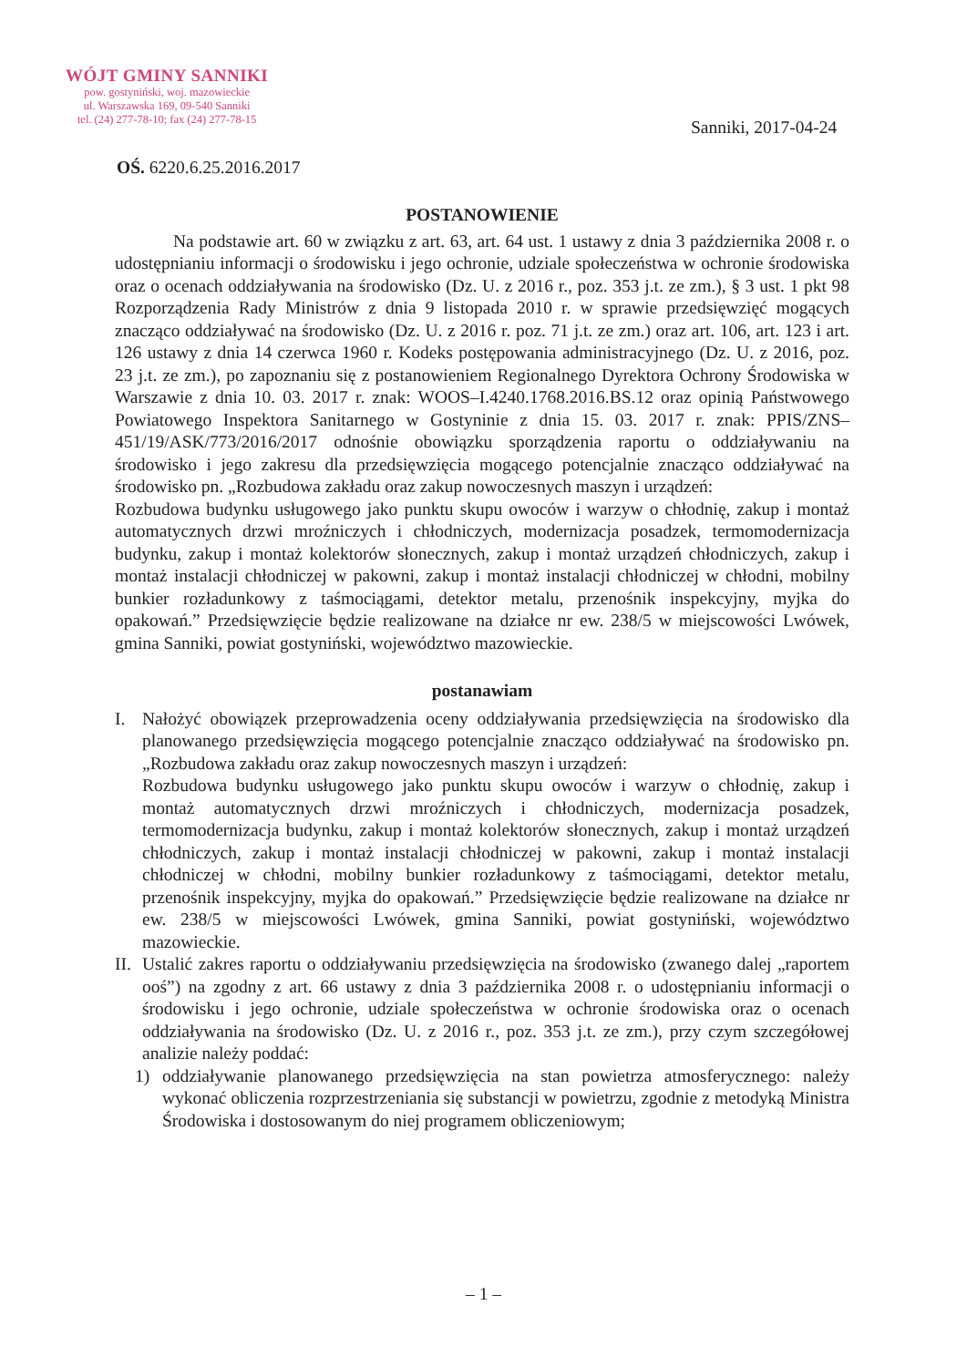WÓJT GMINY SANNIKI
pow. gostyniński, woj. mazowieckie
ul. Warszawska 169, 09-540 Sanniki
tel. (24) 277-78-10; fax (24) 277-78-15
Sanniki, 2017-04-24
OŚ. 6220.6.25.2016.2017
POSTANOWIENIE
Na podstawie art. 60 w związku z art. 63, art. 64 ust. 1 ustawy z dnia 3 października 2008 r. o udostępnianiu informacji o środowisku i jego ochronie, udziale społeczeństwa w ochronie środowiska oraz o ocenach oddziaływania na środowisko (Dz. U. z 2016 r., poz. 353 j.t. ze zm.), § 3 ust. 1 pkt 98 Rozporządzenia Rady Ministrów z dnia 9 listopada 2010 r. w sprawie przedsięwzięć mogących znacząco oddziaływać na środowisko (Dz. U. z 2016 r. poz. 71 j.t. ze zm.) oraz art. 106, art. 123 i art. 126 ustawy z dnia 14 czerwca 1960 r. Kodeks postępowania administracyjnego (Dz. U. z 2016, poz. 23 j.t. ze zm.), po zapoznaniu się z postanowieniem Regionalnego Dyrektora Ochrony Środowiska w Warszawie z dnia 10. 03. 2017 r. znak: WOOS–I.4240.1768.2016.BS.12 oraz opinią Państwowego Powiatowego Inspektora Sanitarnego w Gostyninie z dnia 15. 03. 2017 r. znak: PPIS/ZNS–451/19/ASK/773/2016/2017 odnośnie obowiązku sporządzenia raportu o oddziaływaniu na środowisko i jego zakresu dla przedsięwzięcia mogącego potencjalnie znacząco oddziaływać na środowisko pn. „Rozbudowa zakładu oraz zakup nowoczesnych maszyn i urządzeń:
Rozbudowa budynku usługowego jako punktu skupu owoców i warzyw o chłodnię, zakup i montaż automatycznych drzwi mroźniczych i chłodniczych, modernizacja posadzek, termomodernizacja budynku, zakup i montaż kolektorów słonecznych, zakup i montaż urządzeń chłodniczych, zakup i montaż instalacji chłodniczej w pakowni, zakup i montaż instalacji chłodniczej w chłodni, mobilny bunkier rozładunkowy z taśmociągami, detektor metalu, przenośnik inspekcyjny, myjka do opakowań.” Przedsięwzięcie będzie realizowane na działce nr ew. 238/5 w miejscowości Lwówek, gmina Sanniki, powiat gostyniński, województwo mazowieckie.
postanawiam
I. Nałożyć obowiązek przeprowadzenia oceny oddziaływania przedsięwzięcia na środowisko dla planowanego przedsięwzięcia mogącego potencjalnie znacząco oddziaływać na środowisko pn. „Rozbudowa zakładu oraz zakup nowoczesnych maszyn i urządzeń:
Rozbudowa budynku usługowego jako punktu skupu owoców i warzyw o chłodnię, zakup i montaż automatycznych drzwi mroźniczych i chłodniczych, modernizacja posadzek, termomodernizacja budynku, zakup i montaż kolektorów słonecznych, zakup i montaż urządzeń chłodniczych, zakup i montaż instalacji chłodniczej w pakowni, zakup i montaż instalacji chłodniczej w chłodni, mobilny bunkier rozładunkowy z taśmociągami, detektor metalu, przenośnik inspekcyjny, myjka do opakowań.” Przedsięwzięcie będzie realizowane na działce nr ew. 238/5 w miejscowości Lwówek, gmina Sanniki, powiat gostyniński, województwo mazowieckie.
II.
Ustalić zakres raportu o oddziaływaniu przedsięwzięcia na środowisko (zwanego dalej „raportem ooś”) na zgodny z art. 66 ustawy z dnia 3 października 2008 r. o udostępnianiu informacji o środowisku i jego ochronie, udziale społeczeństwa w ochronie środowiska oraz o ocenach oddziaływania na środowisko (Dz. U. z 2016 r., poz. 353 j.t. ze zm.), przy czym szczegółowej analizie należy poddać:
1) oddziaływanie planowanego przedsięwzięcia na stan powietrza atmosferycznego: należy wykonać obliczenia rozprzestrzeniania się substancji w powietrzu, zgodnie z metodyką Ministra Środowiska i dostosowanym do niej programem obliczeniowym;
– 1 –